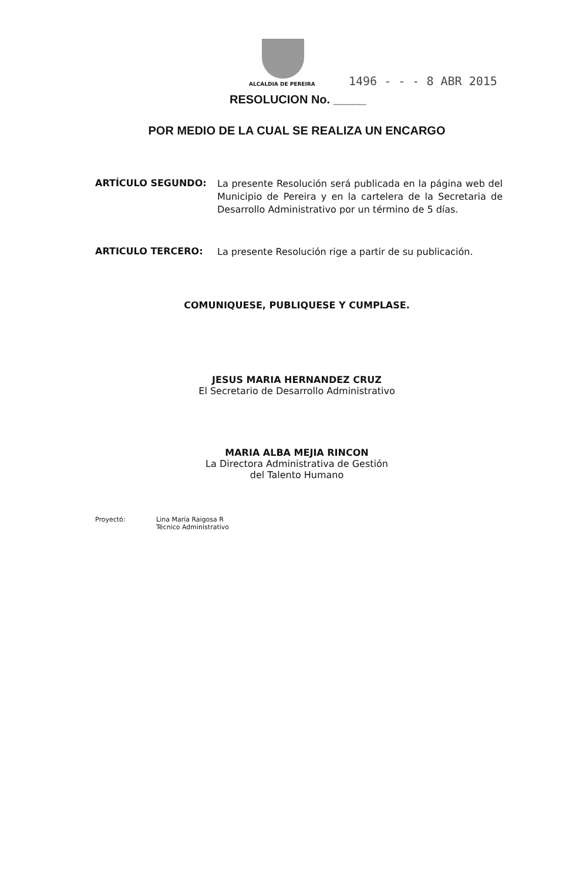ALCALDIA DE PEREIRA
1496 - - - 8 ABR 2015
RESOLUCION No. _____
POR MEDIO DE LA CUAL SE REALIZA UN ENCARGO
ARTÍCULO SEGUNDO:
La presente Resolución será publicada en la página web del Municipio de Pereira y en la cartelera de la Secretaria de Desarrollo Administrativo por un término de 5 días.
ARTICULO TERCERO:
La presente Resolución rige a partir de su publicación.
COMUNIQUESE, PUBLIQUESE Y CUMPLASE.
JESUS MARIA HERNANDEZ CRUZ
El Secretario de Desarrollo Administrativo
MARIA ALBA MEJIA RINCON
La Directora Administrativa de Gestión
del Talento Humano
Proyectó: Lina María Raigosa R
Técnico Administrativo